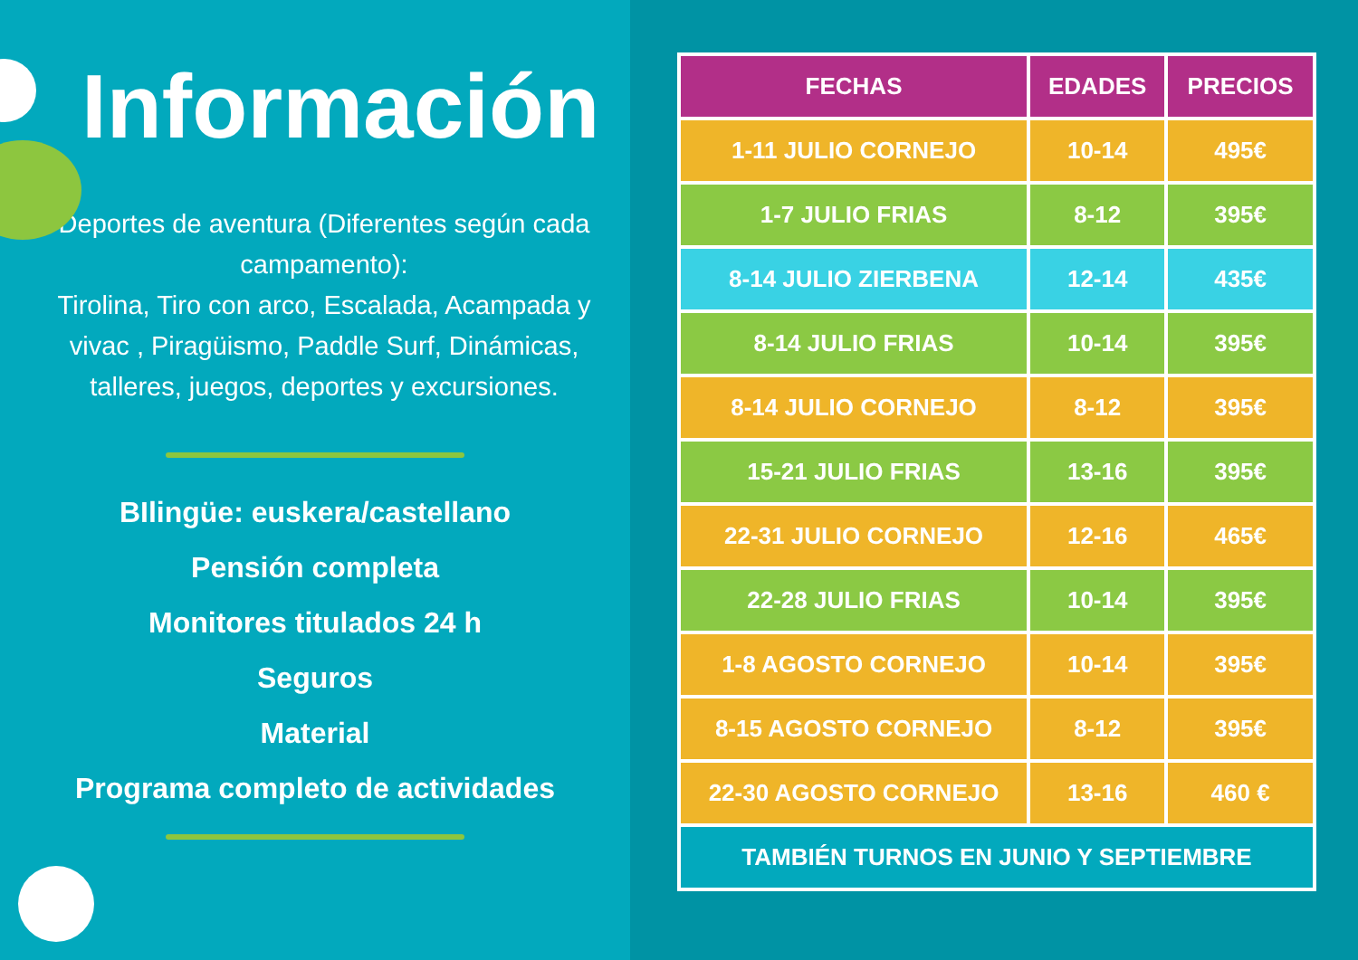Información
Deportes de aventura (Diferentes según cada campamento):
Tirolina, Tiro con arco, Escalada, Acampada y vivac , Piragüismo, Paddle Surf, Dinámicas, talleres, juegos, deportes y excursiones.
BIlingüe: euskera/castellano
Pensión completa
Monitores titulados 24 h
Seguros
Material
Programa completo de actividades
| FECHAS | EDADES | PRECIOS |
| --- | --- | --- |
| 1-11 JULIO CORNEJO | 10-14 | 495€ |
| 1-7 JULIO FRIAS | 8-12 | 395€ |
| 8-14 JULIO ZIERBENA | 12-14 | 435€ |
| 8-14 JULIO FRIAS | 10-14 | 395€ |
| 8-14 JULIO CORNEJO | 8-12 | 395€ |
| 15-21 JULIO FRIAS | 13-16 | 395€ |
| 22-31 JULIO CORNEJO | 12-16 | 465€ |
| 22-28 JULIO FRIAS | 10-14 | 395€ |
| 1-8 AGOSTO CORNEJO | 10-14 | 395€ |
| 8-15 AGOSTO CORNEJO | 8-12 | 395€ |
| 22-30 AGOSTO CORNEJO | 13-16 | 460 € |
| TAMBIÉN TURNOS EN JUNIO Y SEPTIEMBRE | | |